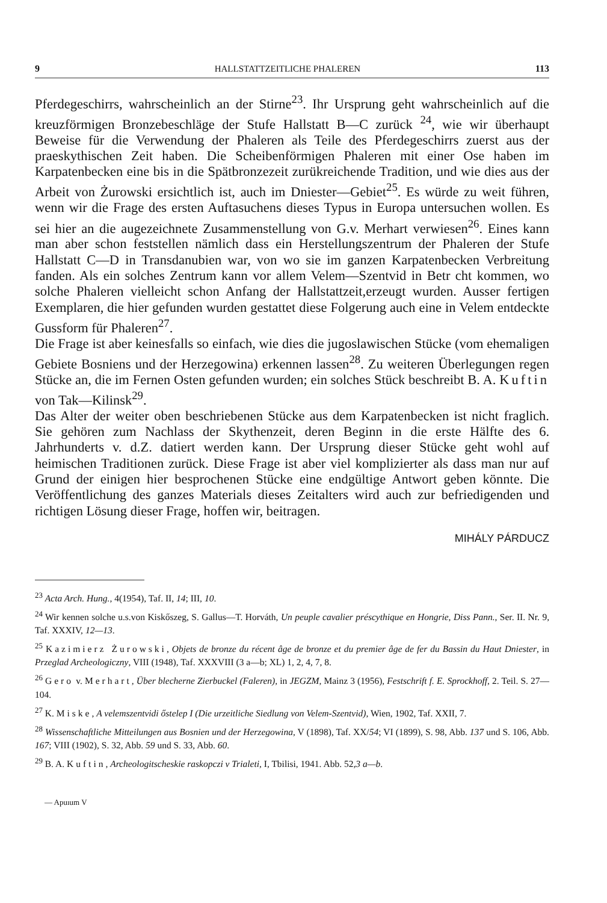9 HALLSTATTZEITLICHE PHALEREN 113
Pferdegeschirrs, wahrscheinlich an der Stirne<sup>23</sup>. Ihr Ursprung geht wahrscheinlich auf die kreuzförmigen Bronzebeschläge der Stufe Hallstatt B—C zurück <sup>24</sup>, wie wir überhaupt Beweise für die Verwendung der Phaleren als Teile des Pferdegeschirrs zuerst aus der praeskythischen Zeit haben. Die Scheibenförmigen Phaleren mit einer Ose haben im Karpatenbecken eine bis in die Spätbronzezeit zurükreichende Tradition, und wie dies aus der Arbeit von Żurowski ersichtlich ist, auch im Dniester—Gebiet<sup>25</sup>. Es würde zu weit führen, wenn wir die Frage des ersten Auftasuchens dieses Typus in Europa untersuchen wollen. Es sei hier an die augezeichnete Zusammenstellung von G.v. Merhart verwiesen<sup>26</sup>. Eines kann man aber schon feststellen nämlich dass ein Herstellungszentrum der Phaleren der Stufe Hallstatt C—D in Transdanubien war, von wo sie im ganzen Karpatenbecken Verbreitung fanden. Als ein solches Zentrum kann vor allem Velem—Szentvid in Betr cht kommen, wo solche Phaleren vielleicht schon Anfang der Hallstattzeit,erzeugt wurden. Ausser fertigen Exemplaren, die hier gefunden wurden gestattet diese Folgerung auch eine in Velem entdeckte Gussform für Phaleren<sup>27</sup>.
Die Frage ist aber keinesfalls so einfach, wie dies die jugoslawischen Stücke (vom ehemaligen Gebiete Bosniens und der Herzegowina) erkennen lassen<sup>28</sup>. Zu weiteren Überlegungen regen Stücke an, die im Fernen Osten gefunden wurden; ein solches Stück beschreibt B. A. Kuftin von Tak—Kilinsk<sup>29</sup>.
Das Alter der weiter oben beschriebenen Stücke aus dem Karpatenbecken ist nicht fraglich. Sie gehören zum Nachlass der Skythenzeit, deren Beginn in die erste Hälfte des 6. Jahrhunderts v. d.Z. datiert werden kann. Der Ursprung dieser Stücke geht wohl auf heimischen Traditionen zurück. Diese Frage ist aber viel komplizierter als dass man nur auf Grund der einigen hier besprochenen Stücke eine endgültige Antwort geben könnte. Die Veröffentlichung des ganzes Materials dieses Zeitalters wird auch zur befriedigenden und richtigen Lösung dieser Frage, hoffen wir, beitragen.
MIHÁLY PÁRDUCZ
<sup>23</sup> Acta Arch. Hung., 4(1954), Taf. II, 14; III, 10.
<sup>24</sup> Wir kennen solche u.s.von Kiskőszeg, S. Gallus—T. Horváth, Un peuple cavalier préscythique en Hongrie, Diss Pann., Ser. II. Nr. 9, Taf. XXXIV, 12—13.
<sup>25</sup> Kazimierz Żurowski, Objets de bronze du récent âge de bronze et du premier âge de fer du Bassin du Haut Dniester, in Przeglad Archeologiczny, VIII (1948), Taf. XXXVIII (3 a—b; XL) 1, 2, 4, 7, 8.
<sup>26</sup> Gero v. Merhart, Über blecherne Zierbuckel (Faleren), in JEGZM, Mainz 3 (1956), Festschrift f. E. Sprockhoff, 2. Teil. S. 27—104.
<sup>27</sup> K. Miske, A velemszentvidi őstelep I (Die urzeitliche Siedlung von Velem-Szentvid), Wien, 1902, Taf. XXII, 7.
<sup>28</sup> Wissenschaftliche Mitteilungen aus Bosnien und der Herzegowina, V (1898), Taf. XX/54; VI (1899), S. 98, Abb. 137 und S. 106, Abb. 167; VIII (1902), S. 32, Abb. 59 und S. 33, Abb. 60.
<sup>29</sup> B. A. Kuftin, Archeologitscheskie raskopczi v Trialeti, I, Tbilisi, 1941. Abb. 52,3 a—b.
— Apuıum V